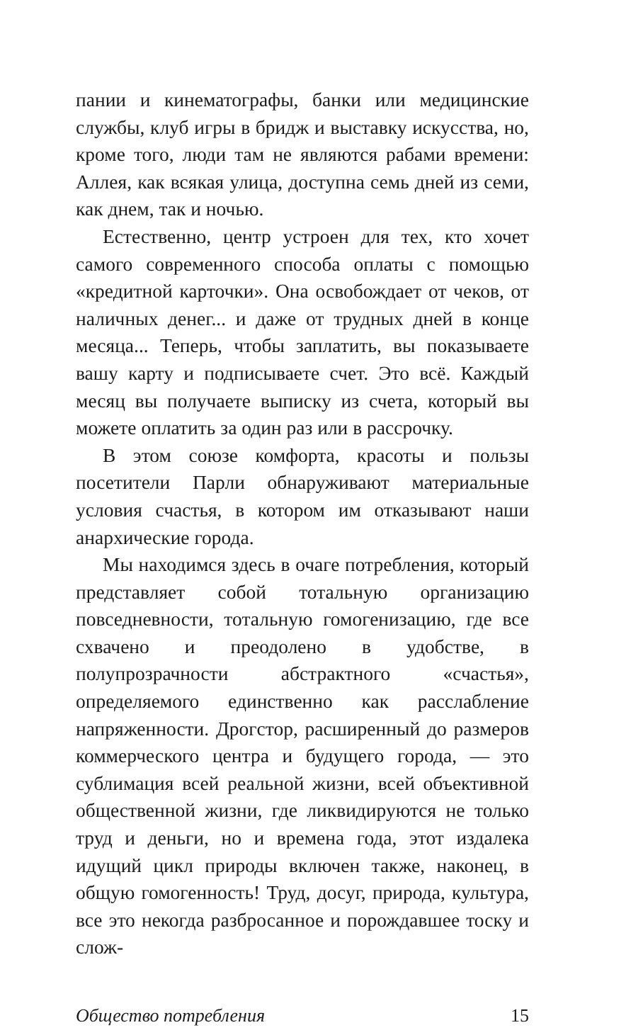пании и кинематографы, банки или медицинские службы, клуб игры в бридж и выставку искусства, но, кроме того, люди там не являются рабами времени: Аллея, как всякая улица, доступна семь дней из семи, как днем, так и ночью.
Естественно, центр устроен для тех, кто хочет самого современного способа оплаты с помощью «кредитной карточки». Она освобождает от чеков, от наличных денег... и даже от трудных дней в конце месяца... Теперь, чтобы заплатить, вы показываете вашу карту и подписываете счет. Это всё. Каждый месяц вы получаете выписку из счета, который вы можете оплатить за один раз или в рассрочку.
В этом союзе комфорта, красоты и пользы посетители Парли обнаруживают материальные условия счастья, в котором им отказывают наши анархические города.
Мы находимся здесь в очаге потребления, который представляет собой тотальную организацию повседневности, тотальную гомогенизацию, где все схвачено и преодолено в удобстве, в полупрозрачности абстрактного «счастья», определяемого единственно как расслабление напряженности. Дрогстор, расширенный до размеров коммерческого центра и будущего города, — это сублимация всей реальной жизни, всей объективной общественной жизни, где ликвидируются не только труд и деньги, но и времена года, этот издалека идущий цикл природы включен также, наконец, в общую гомогенность! Труд, досуг, природа, культура, все это некогда разбросанное и порождавшее тоску и слож-
Общество потребления 15